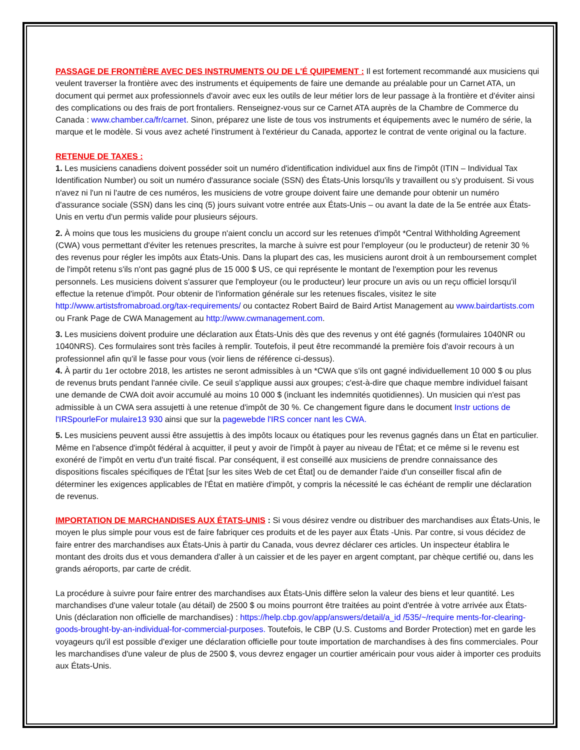PASSAGE DE FRONTIÈRE AVEC DES INSTRUMENTS OU DE L'É QUIPEMENT : Il est fortement recommandé aux musiciens qui veulent traverser la frontière avec des instruments et équipements de faire une demande au préalable pour un Carnet ATA, un document qui permet aux professionnels d'avoir avec eux les outils de leur métier lors de leur passage à la frontière et d'éviter ainsi des complications ou des frais de port frontaliers. Renseignez-vous sur ce Carnet ATA auprès de la Chambre de Commerce du Canada : www.chamber.ca/fr/carnet. Sinon, préparez une liste de tous vos instruments et équipements avec le numéro de série, la marque et le modèle. Si vous avez acheté l'instrument à l'extérieur du Canada, apportez le contrat de vente original ou la facture.
RETENUE DE TAXES :
1. Les musiciens canadiens doivent posséder soit un numéro d'identification individuel aux fins de l'impôt (ITIN – Individual Tax Identification Number) ou soit un numéro d'assurance sociale (SSN) des États-Unis lorsqu'ils y travaillent ou s'y produisent. Si vous n'avez ni l'un ni l'autre de ces numéros, les musiciens de votre groupe doivent faire une demande pour obtenir un numéro d'assurance sociale (SSN) dans les cinq (5) jours suivant votre entrée aux États-Unis – ou avant la date de la 5e entrée aux États-Unis en vertu d'un permis valide pour plusieurs séjours.
2. À moins que tous les musiciens du groupe n'aient conclu un accord sur les retenues d'impôt *Central Withholding Agreement (CWA) vous permettant d'éviter les retenues prescrites, la marche à suivre est pour l'employeur (ou le producteur) de retenir 30 % des revenus pour régler les impôts aux États-Unis. Dans la plupart des cas, les musiciens auront droit à un remboursement complet de l'impôt retenu s'ils n'ont pas gagné plus de 15 000 $ US, ce qui représente le montant de l'exemption pour les revenus personnels. Les musiciens doivent s'assurer que l'employeur (ou le producteur) leur procure un avis ou un reçu officiel lorsqu'il effectue la retenue d'impôt. Pour obtenir de l'information générale sur les retenues fiscales, visitez le site http://www.artistsfromabroad.org/tax-requirements/ ou contactez Robert Baird de Baird Artist Management au www.bairdartists.com ou Frank Page de CWA Management au http://www.cwmanagement.com.
3. Les musiciens doivent produire une déclaration aux États-Unis dès que des revenus y ont été gagnés (formulaires 1040NR ou 1040NRS). Ces formulaires sont très faciles à remplir. Toutefois, il peut être recommandé la première fois d'avoir recours à un professionnel afin qu'il le fasse pour vous (voir liens de référence ci-dessus).
4. À partir du 1er octobre 2018, les artistes ne seront admissibles à un *CWA que s'ils ont gagné individuellement 10 000 $ ou plus de revenus bruts pendant l'année civile. Ce seuil s'applique aussi aux groupes; c'est-à-dire que chaque membre individuel faisant une demande de CWA doit avoir accumulé au moins 10 000 $ (incluant les indemnités quotidiennes). Un musicien qui n'est pas admissible à un CWA sera assujetti à une retenue d'impôt de 30 %. Ce changement figure dans le document Instr uctions de l'IRSpourleFor mulaire13 930 ainsi que sur la pagewebde l'IRS concer nant les CWA.
5. Les musiciens peuvent aussi être assujettis à des impôts locaux ou étatiques pour les revenus gagnés dans un État en particulier. Même en l'absence d'impôt fédéral à acquitter, il peut y avoir de l'impôt à payer au niveau de l'État; et ce même si le revenu est exonéré de l'impôt en vertu d'un traité fiscal. Par conséquent, il est conseillé aux musiciens de prendre connaissance des dispositions fiscales spécifiques de l'État [sur les sites Web de cet État] ou de demander l'aide d'un conseiller fiscal afin de déterminer les exigences applicables de l'État en matière d'impôt, y compris la nécessité le cas échéant de remplir une déclaration de revenus.
IMPORTATION DE MARCHANDISES AUX ÉTATS-UNIS : Si vous désirez vendre ou distribuer des marchandises aux États-Unis, le moyen le plus simple pour vous est de faire fabriquer ces produits et de les payer aux États -Unis. Par contre, si vous décidez de faire entrer des marchandises aux États-Unis à partir du Canada, vous devrez déclarer ces articles. Un inspecteur établira le montant des droits dus et vous demandera d'aller à un caissier et de les payer en argent comptant, par chèque certifié ou, dans les grands aéroports, par carte de crédit.
La procédure à suivre pour faire entrer des marchandises aux États-Unis diffère selon la valeur des biens et leur quantité. Les marchandises d'une valeur totale (au détail) de 2500 $ ou moins pourront être traitées au point d'entrée à votre arrivée aux États-Unis (déclaration non officielle de marchandises) : https://help.cbp.gov/app/answers/detail/a_id /535/~/require ments-for-clearing-goods-brought-by-an-individual-for-commercial-purposes. Toutefois, le CBP (U.S. Customs and Border Protection) met en garde les voyageurs qu'il est possible d'exiger une déclaration officielle pour toute importation de marchandises à des fins commerciales. Pour les marchandises d'une valeur de plus de 2500 $, vous devrez engager un courtier américain pour vous aider à importer ces produits aux États-Unis.